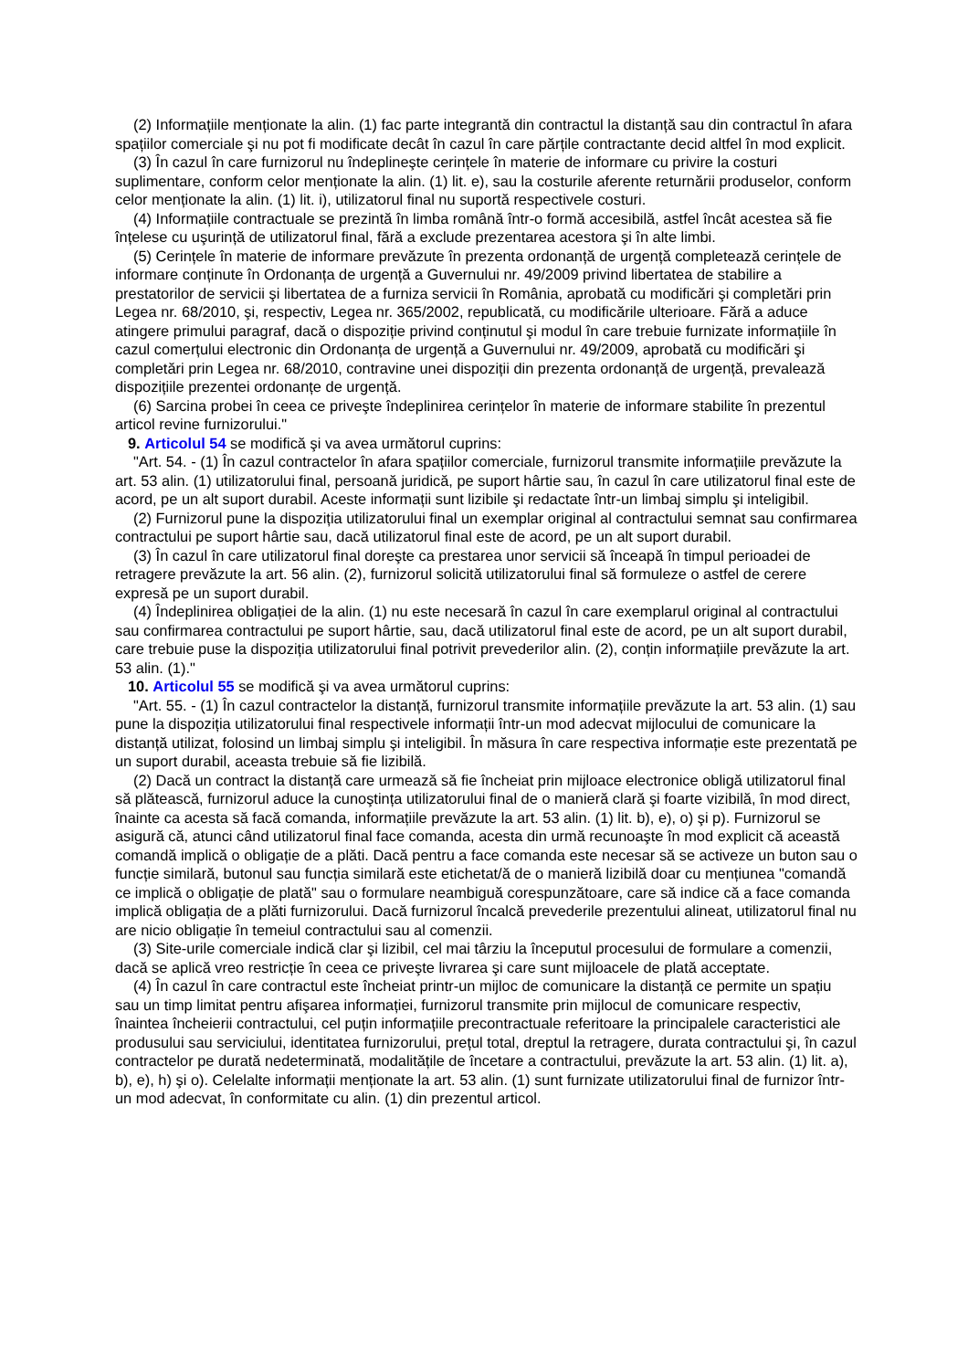(2) Informațiile menționate la alin. (1) fac parte integrantă din contractul la distanță sau din contractul în afara spațiilor comerciale şi nu pot fi modificate decât în cazul în care părțile contractante decid altfel în mod explicit.
(3) În cazul în care furnizorul nu îndeplineşte cerințele în materie de informare cu privire la costuri suplimentare, conform celor menționate la alin. (1) lit. e), sau la costurile aferente returnării produselor, conform celor menționate la alin. (1) lit. i), utilizatorul final nu suportă respectivele costuri.
(4) Informațiile contractuale se prezintă în limba română într-o formă accesibilă, astfel încât acestea să fie înțelese cu uşurință de utilizatorul final, fără a exclude prezentarea acestora şi în alte limbi.
(5) Cerințele în materie de informare prevăzute în prezenta ordonanță de urgență completează cerințele de informare conținute în Ordonanța de urgență a Guvernului nr. 49/2009 privind libertatea de stabilire a prestatorilor de servicii şi libertatea de a furniza servicii în România, aprobată cu modificări şi completări prin Legea nr. 68/2010, şi, respectiv, Legea nr. 365/2002, republicată, cu modificările ulterioare. Fără a aduce atingere primului paragraf, dacă o dispoziție privind conținutul şi modul în care trebuie furnizate informațiile în cazul comerțului electronic din Ordonanța de urgență a Guvernului nr. 49/2009, aprobată cu modificări şi completări prin Legea nr. 68/2010, contravine unei dispoziții din prezenta ordonanță de urgență, prevalează dispozițiile prezentei ordonanțe de urgență.
(6) Sarcina probei în ceea ce priveşte îndeplinirea cerințelor în materie de informare stabilite în prezentul articol revine furnizorului."
9. Articolul 54 se modifică şi va avea următorul cuprins:
"Art. 54. - (1) În cazul contractelor în afara spațiilor comerciale, furnizorul transmite informațiile prevăzute la art. 53 alin. (1) utilizatorului final, persoană juridică, pe suport hârtie sau, în cazul în care utilizatorul final este de acord, pe un alt suport durabil. Aceste informații sunt lizibile şi redactate într-un limbaj simplu şi inteligibil.
(2) Furnizorul pune la dispoziția utilizatorului final un exemplar original al contractului semnat sau confirmarea contractului pe suport hârtie sau, dacă utilizatorul final este de acord, pe un alt suport durabil.
(3) În cazul în care utilizatorul final doreşte ca prestarea unor servicii să înceapă în timpul perioadei de retragere prevăzute la art. 56 alin. (2), furnizorul solicită utilizatorului final să formuleze o astfel de cerere expresă pe un suport durabil.
(4) Îndeplinirea obligației de la alin. (1) nu este necesară în cazul în care exemplarul original al contractului sau confirmarea contractului pe suport hârtie, sau, dacă utilizatorul final este de acord, pe un alt suport durabil, care trebuie puse la dispoziția utilizatorului final potrivit prevederilor alin. (2), conțin informațiile prevăzute la art. 53 alin. (1)."
10. Articolul 55 se modifică şi va avea următorul cuprins:
"Art. 55. - (1) În cazul contractelor la distanță, furnizorul transmite informațiile prevăzute la art. 53 alin. (1) sau pune la dispoziția utilizatorului final respectivele informații într-un mod adecvat mijlocului de comunicare la distanță utilizat, folosind un limbaj simplu şi inteligibil. În măsura în care respectiva informație este prezentată pe un suport durabil, aceasta trebuie să fie lizibilă.
(2) Dacă un contract la distanță care urmează să fie încheiat prin mijloace electronice obligă utilizatorul final să plătească, furnizorul aduce la cunoştința utilizatorului final de o manieră clară şi foarte vizibilă, în mod direct, înainte ca acesta să facă comanda, informațiile prevăzute la art. 53 alin. (1) lit. b), e), o) şi p). Furnizorul se asigură că, atunci când utilizatorul final face comanda, acesta din urmă recunoaşte în mod explicit că această comandă implică o obligație de a plăti. Dacă pentru a face comanda este necesar să se activeze un buton sau o funcție similară, butonul sau funcția similară este etichetat/ă de o manieră lizibilă doar cu mențiunea "comandă ce implică o obligație de plată" sau o formulare neambiguă corespunzătoare, care să indice că a face comanda implică obligația de a plăti furnizorului. Dacă furnizorul încalcă prevederile prezentului alineat, utilizatorul final nu are nicio obligație în temeiul contractului sau al comenzii.
(3) Site-urile comerciale indică clar şi lizibil, cel mai târziu la începutul procesului de formulare a comenzii, dacă se aplică vreo restricție în ceea ce priveşte livrarea şi care sunt mijloacele de plată acceptate.
(4) În cazul în care contractul este încheiat printr-un mijloc de comunicare la distanță ce permite un spațiu sau un timp limitat pentru afişarea informației, furnizorul transmite prin mijlocul de comunicare respectiv, înaintea încheierii contractului, cel puțin informațiile precontractuale referitoare la principalele caracteristici ale produsului sau serviciului, identitatea furnizorului, prețul total, dreptul la retragere, durata contractului şi, în cazul contractelor pe durată nedeterminată, modalitățile de încetare a contractului, prevăzute la art. 53 alin. (1) lit. a), b), e), h) şi o). Celelalte informații menționate la art. 53 alin. (1) sunt furnizate utilizatorului final de furnizor într-un mod adecvat, în conformitate cu alin. (1) din prezentul articol.